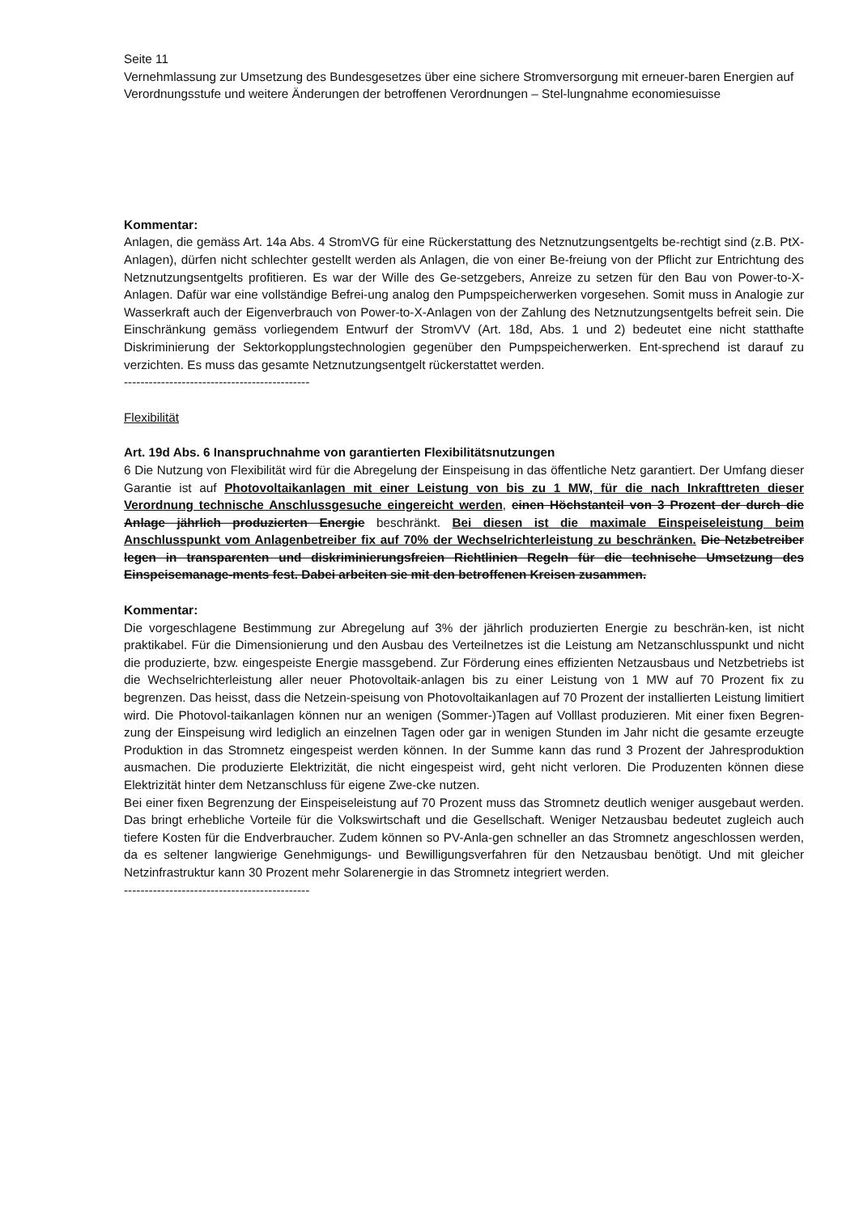Seite 11
Vernehmlassung zur Umsetzung des Bundesgesetzes über eine sichere Stromversorgung mit erneuer-baren Energien auf Verordnungsstufe und weitere Änderungen der betroffenen Verordnungen – Stel-lungnahme economiesuisse
Kommentar:
Anlagen, die gemäss Art. 14a Abs. 4 StromVG für eine Rückerstattung des Netznutzungsentgelts be-rechtigt sind (z.B. PtX-Anlagen), dürfen nicht schlechter gestellt werden als Anlagen, die von einer Be-freiung von der Pflicht zur Entrichtung des Netznutzungsentgelts profitieren. Es war der Wille des Ge-setzgebers, Anreize zu setzen für den Bau von Power-to-X-Anlagen. Dafür war eine vollständige Befrei-ung analog den Pumpspeicherwerken vorgesehen. Somit muss in Analogie zur Wasserkraft auch der Eigenverbrauch von Power-to-X-Anlagen von der Zahlung des Netznutzungsentgelts befreit sein. Die Einschränkung gemäss vorliegendem Entwurf der StromVV (Art. 18d, Abs. 1 und 2) bedeutet eine nicht statthafte Diskriminierung der Sektorkopplungstechnologien gegenüber den Pumpspeicherwerken. Ent-sprechend ist darauf zu verzichten. Es muss das gesamte Netznutzungsentgelt rückerstattet werden.
---------------------------------------------
Flexibilität
Art. 19d Abs. 6 Inanspruchnahme von garantierten Flexibilitätsnutzungen
6 Die Nutzung von Flexibilität wird für die Abregelung der Einspeisung in das öffentliche Netz garantiert. Der Umfang dieser Garantie ist auf Photovoltaikanlagen mit einer Leistung von bis zu 1 MW, für die nach Inkrafttreten dieser Verordnung technische Anschlussgesuche eingereicht werden, einen Höchstanteil von 3 Prozent der durch die Anlage jährlich produzierten Energie beschränkt. Bei diesen ist die maximale Einspeiseleistung beim Anschlusspunkt vom Anlagenbetreiber fix auf 70% der Wechselrichterleistung zu beschränken. Die Netzbetreiber legen in transparenten und diskriminierungsfreien Richtlinien Regeln für die technische Umsetzung des Einspeisemanage-ments fest. Dabei arbeiten sie mit den betroffenen Kreisen zusammen.
Kommentar:
Die vorgeschlagene Bestimmung zur Abregelung auf 3% der jährlich produzierten Energie zu beschrän-ken, ist nicht praktikabel. Für die Dimensionierung und den Ausbau des Verteilnetzes ist die Leistung am Netzanschlusspunkt und nicht die produzierte, bzw. eingespeiste Energie massgebend. Zur Förderung eines effizienten Netzausbaus und Netzbetriebs ist die Wechselrichterleistung aller neuer Photovoltaik-anlagen bis zu einer Leistung von 1 MW auf 70 Prozent fix zu begrenzen. Das heisst, dass die Netzein-speisung von Photovoltaikanlagen auf 70 Prozent der installierten Leistung limitiert wird. Die Photovol-taikanlagen können nur an wenigen (Sommer-)Tagen auf Volllast produzieren. Mit einer fixen Begren-zung der Einspeisung wird lediglich an einzelnen Tagen oder gar in wenigen Stunden im Jahr nicht die gesamte erzeugte Produktion in das Stromnetz eingespeist werden können. In der Summe kann das rund 3 Prozent der Jahresproduktion ausmachen. Die produzierte Elektrizität, die nicht eingespeist wird, geht nicht verloren. Die Produzenten können diese Elektrizität hinter dem Netzanschluss für eigene Zwe-cke nutzen.
Bei einer fixen Begrenzung der Einspeiseleistung auf 70 Prozent muss das Stromnetz deutlich weniger ausgebaut werden. Das bringt erhebliche Vorteile für die Volkswirtschaft und die Gesellschaft. Weniger Netzausbau bedeutet zugleich auch tiefere Kosten für die Endverbraucher. Zudem können so PV-Anla-gen schneller an das Stromnetz angeschlossen werden, da es seltener langwierige Genehmigungs- und Bewilligungsverfahren für den Netzausbau benötigt. Und mit gleicher Netzinfrastruktur kann 30 Prozent mehr Solarenergie in das Stromnetz integriert werden.
---------------------------------------------